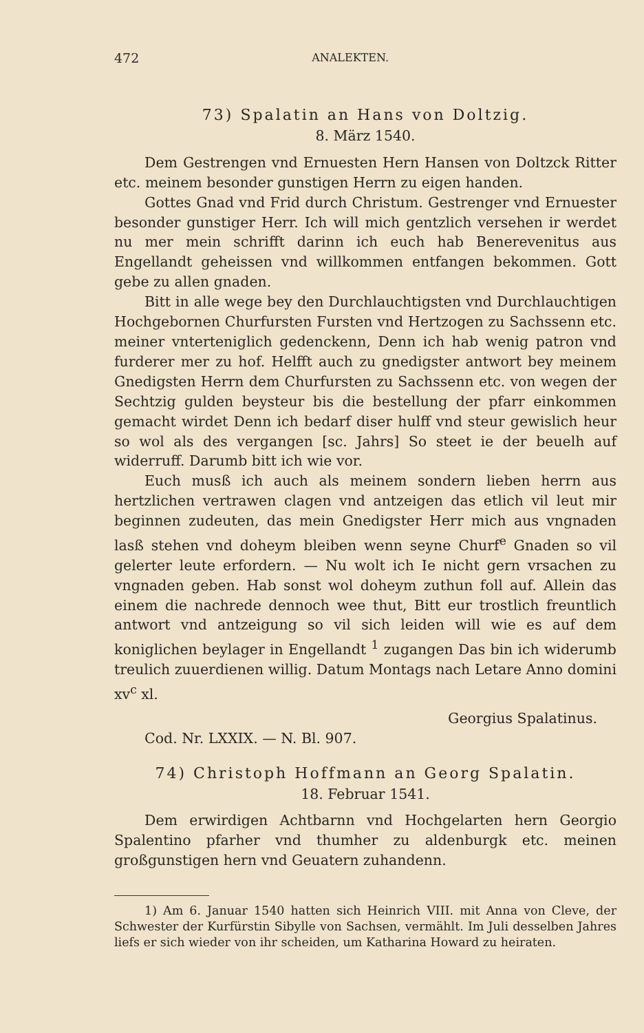472 ANALEKTEN.
73) Spalatin an Hans von Doltzig.
8. März 1540.
Dem Gestrengen vnd Ernuesten Hern Hansen von Doltzck Ritter etc. meinem besonder gunstigen Herrn zu eigen handen.
Gottes Gnad vnd Frid durch Christum. Gestrenger vnd Ernuester besonder gunstiger Herr. Ich will mich gentzlich versehen ir werdet nu mer mein schrifft darinn ich euch hab Benerevenitus aus Engellandt geheissen vnd willkommen entfangen bekommen. Gott gebe zu allen gnaden.
Bitt in alle wege bey den Durchlauchtigsten vnd Durchlauchtigen Hochgebornen Churfursten Fursten vnd Hertzogen zu Sachssenn etc. meiner vnterteniglich gedenckenn, Denn ich hab wenig patron vnd furderer mer zu hof. Helfft auch zu gnedigster antwort bey meinem Gnedigsten Herrn dem Churfursten zu Sachssenn etc. von wegen der Sechtzig gulden beysteur bis die bestellung der pfarr einkommen gemacht wirdet Denn ich bedarf diser hulff vnd steur gewislich heur so wol als des vergangen [sc. Jahrs] So steet ie der beuelh auf widerruff. Darumb bitt ich wie vor.
Euch musß ich auch als meinem sondern lieben herrn aus hertzlichen vertrawen clagen vnd antzeigen das etlich vil leut mir beginnen zudeuten, das mein Gnedigster Herr mich aus vngnaden lasß stehen vnd doheym bleiben wenn seyne Churf<sup>e</sup> Gnaden so vil gelerter leute erfordern. — Nu wolt ich Ie nicht gern vrsachen zu vngnaden geben. Hab sonst wol doheym zuthun foll auf. Allein das einem die nachrede dennoch wee thut, Bitt eur trostlich freuntlich antwort vnd antzeigung so vil sich leiden will wie es auf dem koniglichen beylager in Engellandt <sup>1</sup> zugangen Das bin ich widerumb treulich zuuerdienen willig. Datum Montags nach Letare Anno domini xv<sup>c</sup> xl.
Georgius Spalatinus.
Cod. Nr. LXXIX. — N. Bl. 907.
74) Christoph Hoffmann an Georg Spalatin.
18. Februar 1541.
Dem erwirdigen Achtbarnn vnd Hochgelarten hern Georgio Spalentino pfarher vnd thumher zu aldenburgk etc. meinen großgunstigen hern vnd Geuatern zuhandenn.
1) Am 6. Januar 1540 hatten sich Heinrich VIII. mit Anna von Cleve, der Schwester der Kurfürstin Sibylle von Sachsen, vermählt. Im Juli desselben Jahres liefs er sich wieder von ihr scheiden, um Katharina Howard zu heiraten.